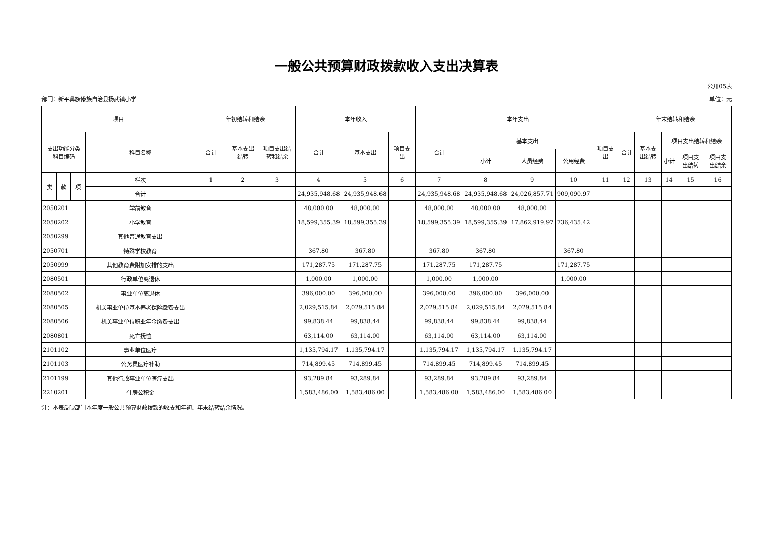一般公共预算财政拨款收入支出决算表
公开05表
部门：新平彝族傣族自治县扬武镇小学 单位：元
| 项目 | | | | 年初结转和结余 | | | 本年收入 | | | 本年支出 | | | | | 年末结转和结余 | | | | |
| --- | --- | --- | --- | --- | --- | --- | --- | --- | --- | --- | --- | --- | --- | --- | --- | --- | --- | --- | --- |
| 支出功能分类 科目编码 | | | 科目名称 | 合计 | 基本支出 结转 | 项目支出结 转和结余 | 合计 | 基本支出 | 项目支 出 | 合计 | 基本支出 | | | 项目支 出 | 合计 | 基本支 出结转 | 项目支出结转和结余 | | |
| | | | | | | | | | | | 小计 | 人员经费 | 公用经费 | | | | 小计 | 项目支 出结转 | 项目支 出结余 |
| 类 | 款 | 项 | 栏次 | 1 | 2 | 3 | 4 | 5 | 6 | 7 | 8 | 9 | 10 | 11 | 12 | 13 | 14 | 15 | 16 |
| | | | 合计 | | | | 24,935,948.68 | 24,935,948.68 | | 24,935,948.68 | 24,935,948.68 | 24,026,857.71 | 909,090.97 | | | | | | |
| 2050201 | | | 学前教育 | | | | 48,000.00 | 48,000.00 | | 48,000.00 | 48,000.00 | 48,000.00 | | | | | | | |
| 2050202 | | | 小学教育 | | | | 18,599,355.39 | 18,599,355.39 | | 18,599,355.39 | 18,599,355.39 | 17,862,919.97 | 736,435.42 | | | | | | |
| 2050299 | | | 其他普通教育支出 | | | | | | | | | | | | | | | | |
| 2050701 | | | 特殊学校教育 | | | | 367.80 | 367.80 | | 367.80 | 367.80 | | 367.80 | | | | | | |
| 2050999 | | | 其他教育费附加安排的支出 | | | | 171,287.75 | 171,287.75 | | 171,287.75 | 171,287.75 | | 171,287.75 | | | | | | |
| 2080501 | | | 行政单位离退休 | | | | 1,000.00 | 1,000.00 | | 1,000.00 | 1,000.00 | | 1,000.00 | | | | | | |
| 2080502 | | | 事业单位离退休 | | | | 396,000.00 | 396,000.00 | | 396,000.00 | 396,000.00 | 396,000.00 | | | | | | | |
| 2080505 | | | 机关事业单位基本养老保险缴费支出 | | | | 2,029,515.84 | 2,029,515.84 | | 2,029,515.84 | 2,029,515.84 | 2,029,515.84 | | | | | | | |
| 2080506 | | | 机关事业单位职业年金缴费支出 | | | | 99,838.44 | 99,838.44 | | 99,838.44 | 99,838.44 | 99,838.44 | | | | | | | |
| 2080801 | | | 死亡抚恤 | | | | 63,114.00 | 63,114.00 | | 63,114.00 | 63,114.00 | 63,114.00 | | | | | | | |
| 2101102 | | | 事业单位医疗 | | | | 1,135,794.17 | 1,135,794.17 | | 1,135,794.17 | 1,135,794.17 | 1,135,794.17 | | | | | | | |
| 2101103 | | | 公务员医疗补助 | | | | 714,899.45 | 714,899.45 | | 714,899.45 | 714,899.45 | 714,899.45 | | | | | | | |
| 2101199 | | | 其他行政事业单位医疗支出 | | | | 93,289.84 | 93,289.84 | | 93,289.84 | 93,289.84 | 93,289.84 | | | | | | | |
| 2210201 | | | 住房公积金 | | | | 1,583,486.00 | 1,583,486.00 | | 1,583,486.00 | 1,583,486.00 | 1,583,486.00 | | | | | | | |
注：本表反映部门本年度一般公共预算财政拨款的收支和年初、年末结转结余情况。